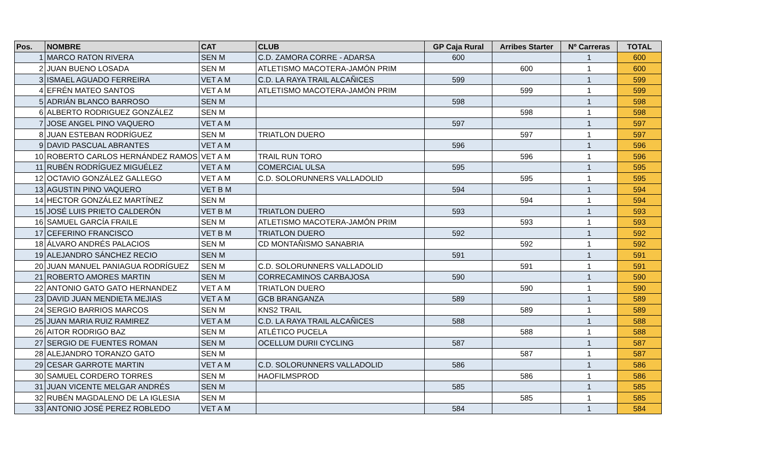| Pos. | NOMBRE | CAT | CLUB | GP Caja Rural | Arribes Starter | Nº Carreras | TOTAL |
| --- | --- | --- | --- | --- | --- | --- | --- |
| 1 | MARCO RATON RIVERA | SEN M | C.D. ZAMORA CORRE - ADARSA | 600 | | 1 | 600 |
| 2 | JUAN BUENO LOSADA | SEN M | ATLETISMO MACOTERA-JAMÓN PRIM | | 600 | 1 | 600 |
| 3 | ISMAEL AGUADO FERREIRA | VET A M | C.D. LA RAYA TRAIL ALCAÑICES | 599 | | 1 | 599 |
| 4 | EFRÉN MATEO SANTOS | VET A M | ATLETISMO MACOTERA-JAMÓN PRIM | | 599 | 1 | 599 |
| 5 | ADRIÁN BLANCO BARROSO | SEN M | | 598 | | 1 | 598 |
| 6 | ALBERTO RODRIGUEZ GONZÁLEZ | SEN M | | | 598 | 1 | 598 |
| 7 | JOSE ANGEL PINO VAQUERO | VET A M | | 597 | | 1 | 597 |
| 8 | JUAN ESTEBAN RODRÍGUEZ | SEN M | TRIATLON DUERO | | 597 | 1 | 597 |
| 9 | DAVID PASCUAL ABRANTES | VET A M | | 596 | | 1 | 596 |
| 10 | ROBERTO CARLOS HERNÁNDEZ RAMOS | VET A M | TRAIL RUN TORO | | 596 | 1 | 596 |
| 11 | RUBÉN RODRÍGUEZ MIGUÉLEZ | VET A M | COMERCIAL ULSA | 595 | | 1 | 595 |
| 12 | OCTAVIO GONZÁLEZ GALLEGO | VET A M | C.D. SOLORUNNERS VALLADOLID | | 595 | 1 | 595 |
| 13 | AGUSTIN PINO VAQUERO | VET B M | | 594 | | 1 | 594 |
| 14 | HECTOR GONZÁLEZ MARTÍNEZ | SEN M | | | 594 | 1 | 594 |
| 15 | JOSÉ LUIS PRIETO CALDERÓN | VET B M | TRIATLON DUERO | 593 | | 1 | 593 |
| 16 | SAMUEL GARCÍA FRAILE | SEN M | ATLETISMO MACOTERA-JAMÓN PRIM | | 593 | 1 | 593 |
| 17 | CEFERINO FRANCISCO | VET B M | TRIATLON DUERO | 592 | | 1 | 592 |
| 18 | ÁLVARO ANDRÉS PALACIOS | SEN M | CD MONTAÑISMO SANABRIA | | 592 | 1 | 592 |
| 19 | ALEJANDRO SÁNCHEZ RECIO | SEN M | | 591 | | 1 | 591 |
| 20 | JUAN MANUEL PANIAGUA RODRÍGUEZ | SEN M | C.D. SOLORUNNERS VALLADOLID | | 591 | 1 | 591 |
| 21 | ROBERTO AMORES MARTIN | SEN M | CORRECAMINOS CARBAJOSA | 590 | | 1 | 590 |
| 22 | ANTONIO GATO GATO HERNANDEZ | VET A M | TRIATLON DUERO | | 590 | 1 | 590 |
| 23 | DAVID JUAN MENDIETA MEJIAS | VET A M | GCB BRANGANZA | 589 | | 1 | 589 |
| 24 | SERGIO BARRIOS MARCOS | SEN M | KNS2 TRAIL | | 589 | 1 | 589 |
| 25 | JUAN MARIA RUIZ RAMIREZ | VET A M | C.D. LA RAYA TRAIL ALCAÑICES | 588 | | 1 | 588 |
| 26 | AITOR RODRIGO BAZ | SEN M | ATLÉTICO PUCELA | | 588 | 1 | 588 |
| 27 | SERGIO DE FUENTES ROMAN | SEN M | OCELLUM DURII CYCLING | 587 | | 1 | 587 |
| 28 | ALEJANDRO TORANZO GATO | SEN M | | | 587 | 1 | 587 |
| 29 | CESAR GARROTE MARTIN | VET A M | C.D. SOLORUNNERS VALLADOLID | 586 | | 1 | 586 |
| 30 | SAMUEL CORDERO TORRES | SEN M | HAOFILMSPROD | | 586 | 1 | 586 |
| 31 | JUAN VICENTE MELGAR ANDRÉS | SEN M | | 585 | | 1 | 585 |
| 32 | RUBÉN MAGDALENO DE LA IGLESIA | SEN M | | | 585 | 1 | 585 |
| 33 | ANTONIO JOSÉ PEREZ ROBLEDO | VET A M | | 584 | | 1 | 584 |